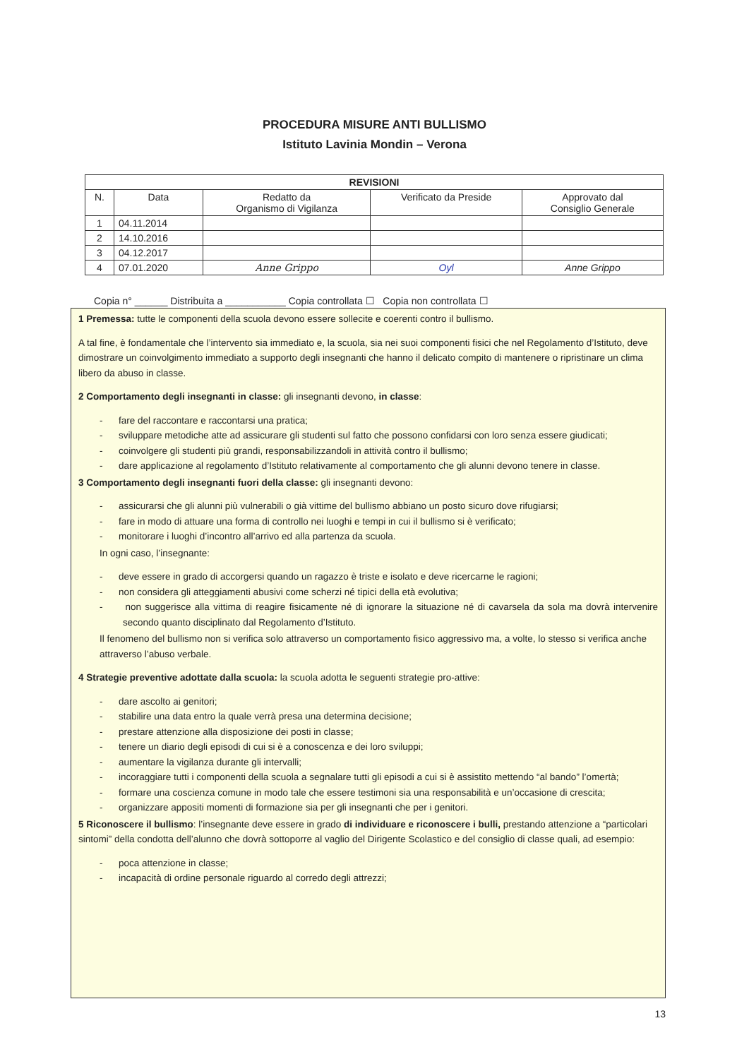PROCEDURA MISURE ANTI BULLISMO
Istituto Lavinia Mondin – Verona
| REVISIONI | | | | |
| --- | --- | --- | --- | --- |
| N. | Data | Redatto da Organismo di Vigilanza | Verificato da Preside | Approvato dal Consiglio Generale |
| 1 | 04.11.2014 | | | |
| 2 | 14.10.2016 | | | |
| 3 | 04.12.2017 | | | |
| 4 | 07.01.2020 | Anne Grippo | Oyl | Anne Grippo |
Copia n° ______ Distribuita a ___________ Copia controllata ☐ Copia non controllata ☐
1 Premessa: tutte le componenti della scuola devono essere sollecite e coerenti contro il bullismo.
A tal fine, è fondamentale che l’intervento sia immediato e, la scuola, sia nei suoi componenti fisici che nel Regolamento d’Istituto, deve dimostrare un coinvolgimento immediato a supporto degli insegnanti che hanno il delicato compito di mantenere o ripristinare un clima libero da abuso in classe.
2 Comportamento degli insegnanti in classe: gli insegnanti devono, in classe:
- fare del raccontare e raccontarsi una pratica;
- sviluppare metodiche atte ad assicurare gli studenti sul fatto che possono confidarsi con loro senza essere giudicati;
- coinvolgere gli studenti più grandi, responsabilizzandoli in attività contro il bullismo;
- dare applicazione al regolamento d’Istituto relativamente al comportamento che gli alunni devono tenere in classe.
3 Comportamento degli insegnanti fuori della classe: gli insegnanti devono:
- assicurarsi che gli alunni più vulnerabili o già vittime del bullismo abbiano un posto sicuro dove rifugiarsi;
- fare in modo di attuare una forma di controllo nei luoghi e tempi in cui il bullismo si è verificato;
- monitorare i luoghi d’incontro all’arrivo ed alla partenza da scuola.
In ogni caso, l’insegnante:
- deve essere in grado di accorgersi quando un ragazzo è triste e isolato e deve ricercarne le ragioni;
- non considera gli atteggiamenti abusivi come scherzi né tipici della età evolutiva;
- non suggerisce alla vittima di reagire fisicamente né di ignorare la situazione né di cavarsela da sola ma dovrà intervenire secondo quanto disciplinato dal Regolamento d’Istituto.
Il fenomeno del bullismo non si verifica solo attraverso un comportamento fisico aggressivo ma, a volte, lo stesso si verifica anche attraverso l’abuso verbale.
4 Strategie preventive adottate dalla scuola: la scuola adotta le seguenti strategie pro-attive:
- dare ascolto ai genitori;
- stabilire una data entro la quale verrà presa una determina decisione;
- prestare attenzione alla disposizione dei posti in classe;
- tenere un diario degli episodi di cui si è a conoscenza e dei loro sviluppi;
- aumentare la vigilanza durante gli intervalli;
- incoraggiare tutti i componenti della scuola a segnalare tutti gli episodi a cui si è assistito mettendo “al bando” l’omertà;
- formare una coscienza comune in modo tale che essere testimoni sia una responsabilità e un’occasione di crescita;
- organizzare appositi momenti di formazione sia per gli insegnanti che per i genitori.
5 Riconoscere il bullismo: l’insegnante deve essere in grado di individuare e riconoscere i bulli, prestando attenzione a “particolari sintomi” della condotta dell’alunno che dovrà sottoporre al vaglio del Dirigente Scolastico e del consiglio di classe quali, ad esempio:
- poca attenzione in classe;
- incapacità di ordine personale riguardo al corredo degli attrezzi;
13